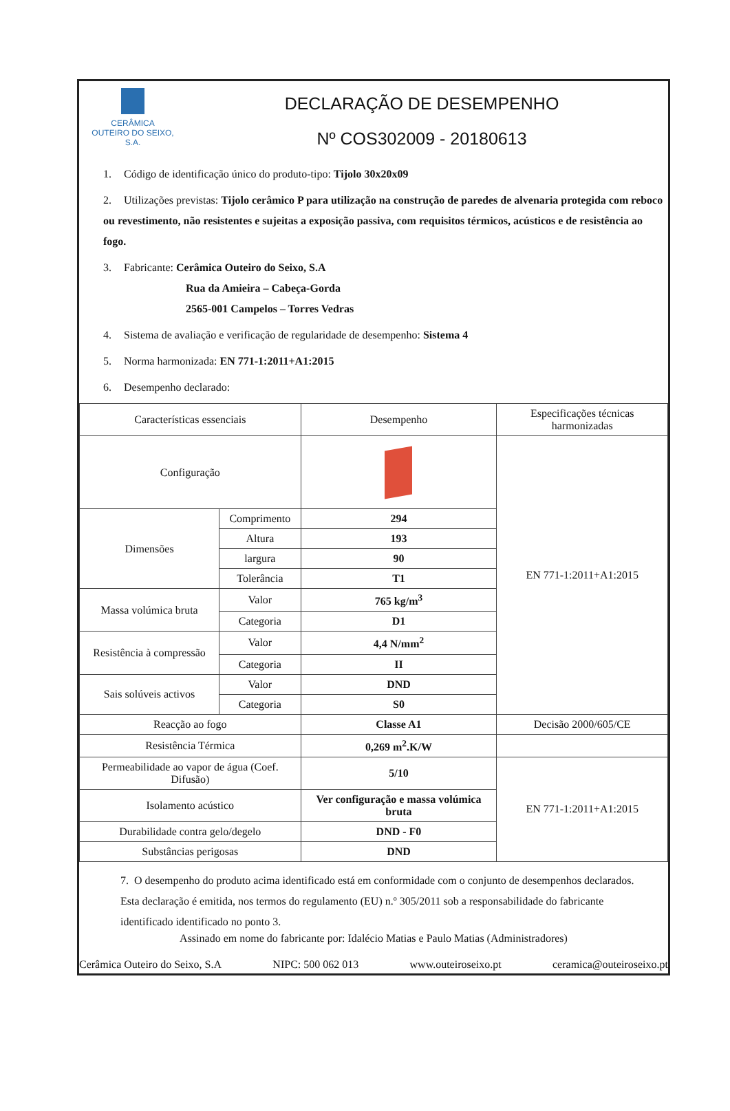CERÂMICA
OUTEIRO DO SEIXO, S.A.
DECLARAÇÃO DE DESEMPENHO
Nº COS302009 - 20180613
1. Código de identificação único do produto-tipo: Tijolo 30x20x09
2. Utilizações previstas: Tijolo cerâmico P para utilização na construção de paredes de alvenaria protegida com reboco ou revestimento, não resistentes e sujeitas a exposição passiva, com requisitos térmicos, acústicos e de resistência ao fogo.
3. Fabricante: Cerâmica Outeiro do Seixo, S.A
Rua da Amieira – Cabeça-Gorda
2565-001 Campelos – Torres Vedras
4. Sistema de avaliação e verificação de regularidade de desempenho: Sistema 4
5. Norma harmonizada: EN 771-1:2011+A1:2015
6. Desempenho declarado:
| Características essenciais | | Desempenho | Especificações técnicas harmonizadas |
| --- | --- | --- | --- |
| Configuração | | | EN 771-1:2011+A1:2015 |
| Dimensões | Comprimento | 294 | |
| | Altura | 193 | |
| | largura | 90 | |
| | Tolerância | T1 | |
| Massa volúmica bruta | Valor | 765 kg/m<sup>3</sup> | |
| | Categoria | D1 | |
| Resistência à compressão | Valor | 4,4 N/mm<sup>2</sup> | |
| | Categoria | II | |
| Sais solúveis activos | Valor | DND | |
| | Categoria | S0 | |
| Reacção ao fogo | | Classe A1 | Decisão 2000/605/CE |
| Resistência Térmica | | 0,269 m<sup>2</sup>.K/W | |
| Permeabilidade ao vapor de água (Coef. Difusão) | | 5/10 | EN 771-1:2011+A1:2015 |
| Isolamento acústico | | Ver configuração e massa volúmica bruta | |
| Durabilidade contra gelo/degelo | | DND - F0 | |
| Substâncias perigosas | | DND | |
7. O desempenho do produto acima identificado está em conformidade com o conjunto de desempenhos declarados. Esta declaração é emitida, nos termos do regulamento (EU) n.º 305/2011 sob a responsabilidade do fabricante identificado identificado no ponto 3.
Assinado em nome do fabricante por: Idalécio Matias e Paulo Matias (Administradores)
Cerâmica Outeiro do Seixo, S.A NIPC: 500 062 013 www.outeiroseixo.pt ceramica@outeiroseixo.pt